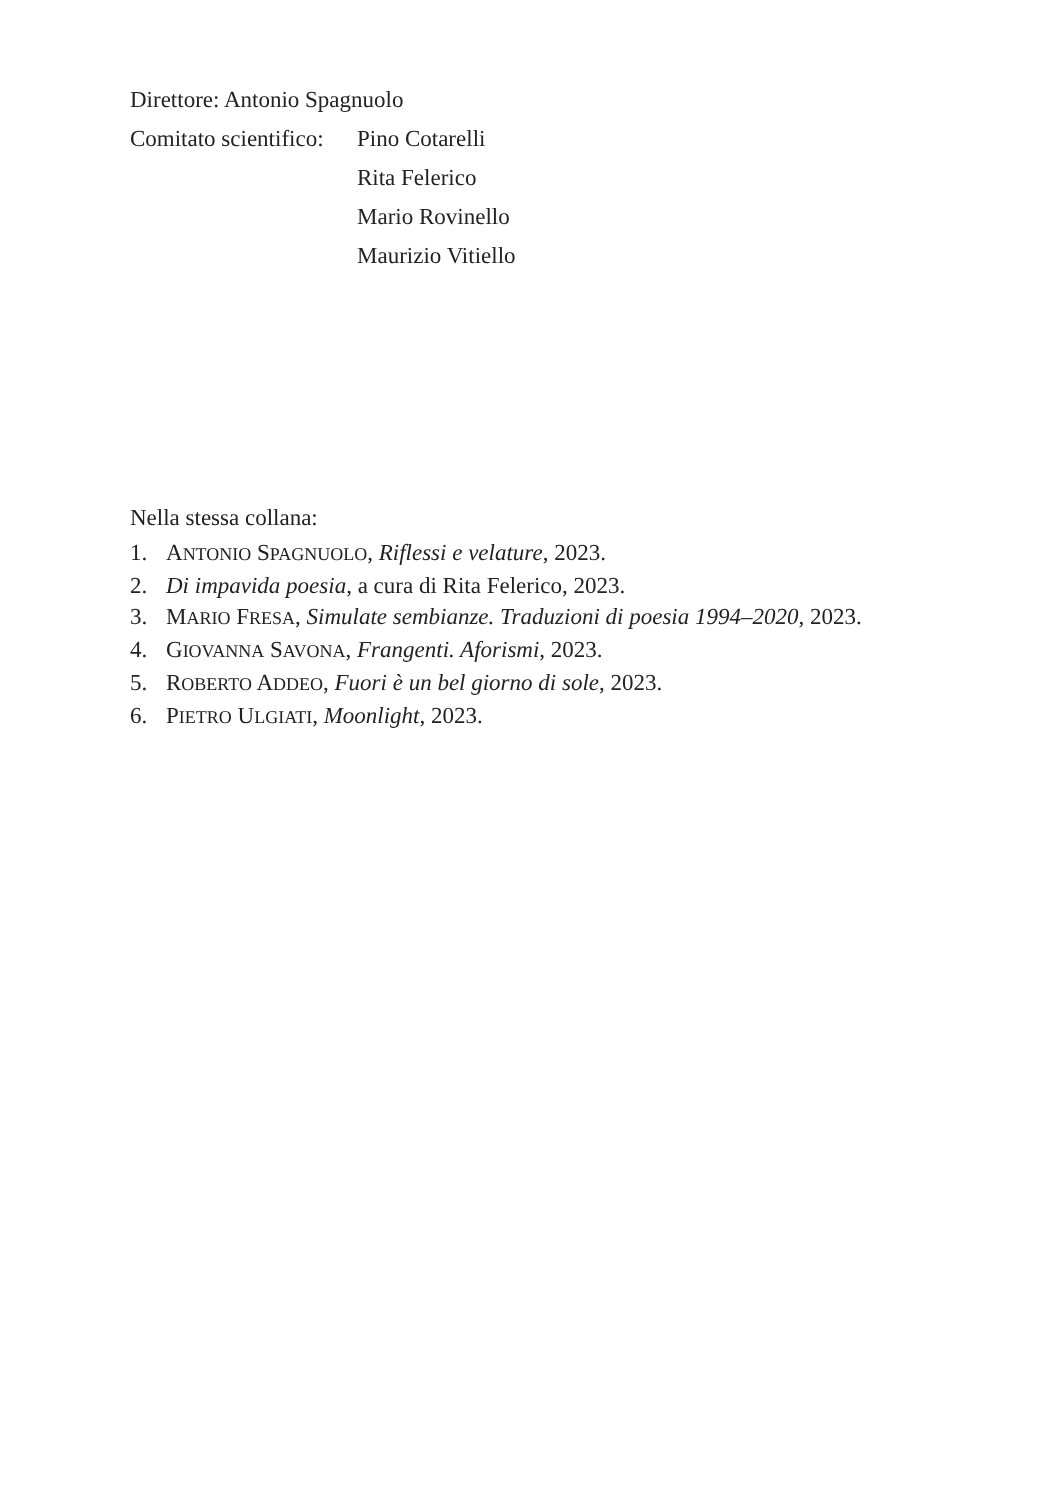Direttore: Antonio Spagnuolo
Comitato scientifico: Pino Cotarelli
Rita Felerico
Mario Rovinello
Maurizio Vitiello
Nella stessa collana:
1. ANTONIO SPAGNUOLO, Riflessi e velature, 2023.
2. Di impavida poesia, a cura di Rita Felerico, 2023.
3. MARIO FRESA, Simulate sembianze. Traduzioni di poesia 1994–2020, 2023.
4. GIOVANNA SAVONA, Frangenti. Aforismi, 2023.
5. ROBERTO ADDEO, Fuori è un bel giorno di sole, 2023.
6. PIETRO ULGIATI, Moonlight, 2023.